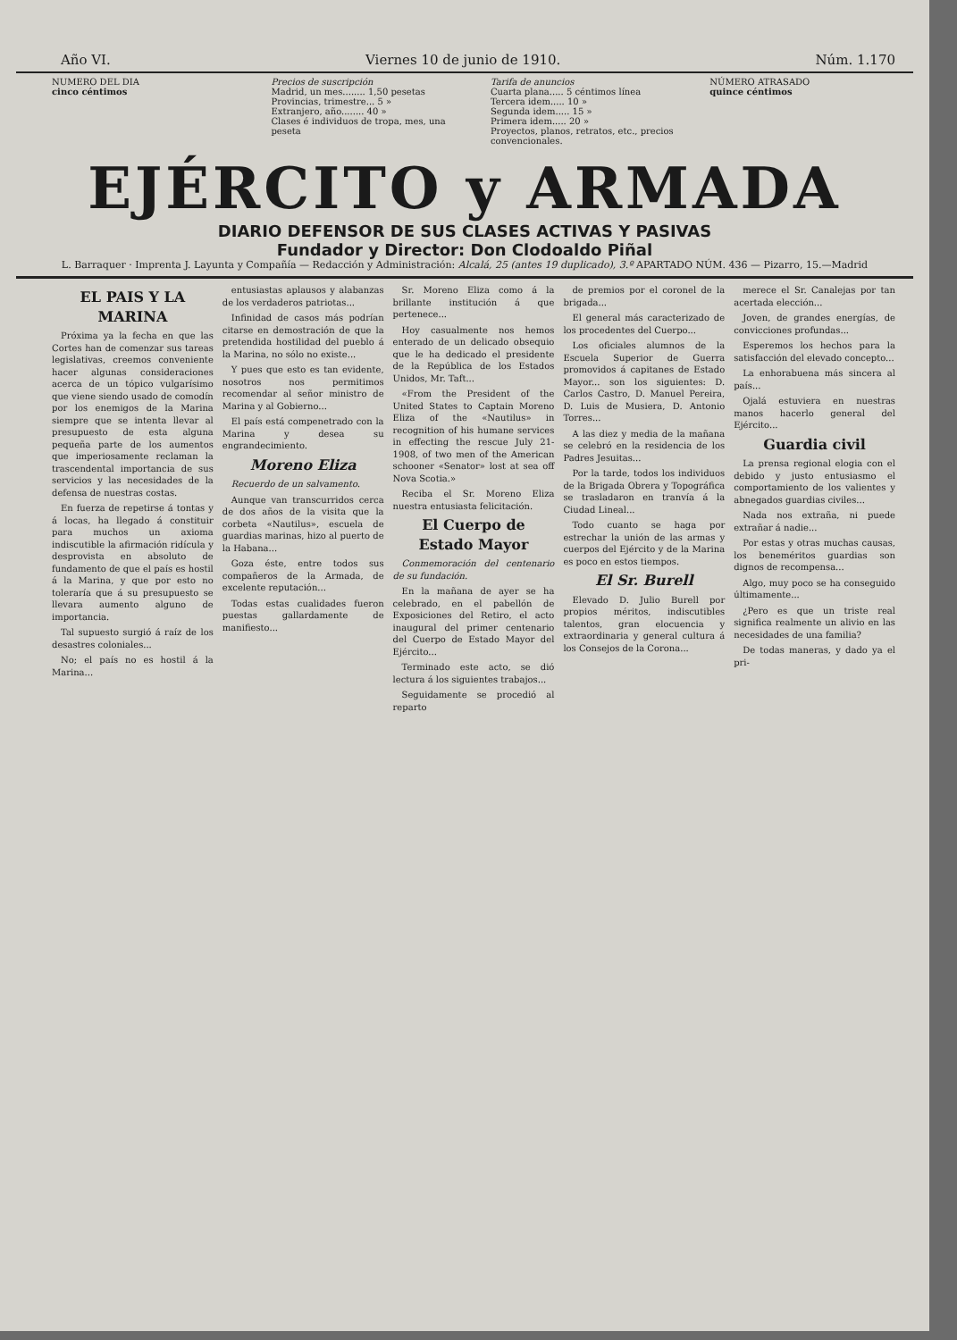Año VI. Viernes 10 de junio de 1910. Núm. 1.170
NUMERO DEL DIA
cinco céntimos
Precios de suscripción
Madrid, un mes........ 1,50 pesetas
Provincias, trimestre... 5 »
Extranjero, año........ 40 »
Clases é individuos de tropa, mes, una peseta
Tarifa de anuncios
Cuarta plana..... 5 céntimos línea
Tercera idem..... 10 »
Segunda idem..... 15 »
Primera idem..... 20 »
Proyectos, planos, retratos, etc., precios convencionales.
NÚMERO ATRASADO
quince céntimos
EJÉRCITO y ARMADA
DIARIO DEFENSOR DE SUS CLASES ACTIVAS Y PASIVAS
Fundador y Director: Don Clodoaldo Piñal
L. Barraquer · Imprenta J. Layunta y Compañía — Redacción y Administración: Alcalá, 25 (antes 19 duplicado), 3.º APARTADO NÚM. 436 — Pizarro, 15.—Madrid
EL PAIS Y LA MARINA
Próxima ya la fecha en que las Cortes han de comenzar sus tareas legislativas, creemos conveniente hacer algunas consideraciones acerca de un tópico vulgarísimo que viene siendo usado de comodín por los enemigos de la Marina siempre que se intenta llevar al presupuesto de esta alguna pequeña parte de los aumentos que imperiosamente reclaman la trascendental importancia de sus servicios y las necesidades de la defensa de nuestras costas.
En fuerza de repetirse á tontas y á locas, ha llegado á constituir para muchos un axioma indiscutible la afirmación ridícula y desprovista en absoluto de fundamento de que el país es hostil á la Marina, y que por esto no toleraría que á su presupuesto se llevara aumento alguno de importancia.
Tal supuesto surgió á raíz de los desastres coloniales...
No; el país no es hostil á la Marina...
entusiastas aplausos y alabanzas de los verdaderos patriotas...
Infinidad de casos más podrían citarse en demostración de que la pretendida hostilidad del pueblo á la Marina, no sólo no existe...
Y pues que esto es tan evidente, nosotros nos permitimos recomendar al señor ministro de Marina y al Gobierno...
El país está compenetrado con la Marina y desea su engrandecimiento.
Moreno Eliza
Recuerdo de un salvamento.
Aunque van transcurridos cerca de dos años de la visita que la corbeta «Nautilus», escuela de guardias marinas, hizo al puerto de la Habana...
Goza éste, entre todos sus compañeros de la Armada, de excelente reputación...
Todas estas cualidades fueron puestas gallardamente de manifiesto...
Sr. Moreno Eliza como á la brillante institución á que pertenece...
Hoy casualmente nos hemos enterado de un delicado obsequio que le ha dedicado el presidente de la República de los Estados Unidos, Mr. Taft...
«From the President of the United States to Captain Moreno Eliza of the «Nautilus» in recognition of his humane services in effecting the rescue July 21-1908, of two men of the American schooner «Senator» lost at sea off Nova Scotia.»
Reciba el Sr. Moreno Eliza nuestra entusiasta felicitación.
El Cuerpo de Estado Mayor
Conmemoración del centenario de su fundación.
En la mañana de ayer se ha celebrado, en el pabellón de Exposiciones del Retiro, el acto inaugural del primer centenario del Cuerpo de Estado Mayor del Ejército...
Terminado este acto, se dió lectura á los siguientes trabajos...
Seguidamente se procedió al reparto
de premios por el coronel de la brigada...
El general más caracterizado de los procedentes del Cuerpo...
Los oficiales alumnos de la Escuela Superior de Guerra promovidos á capitanes de Estado Mayor... son los siguientes: D. Carlos Castro, D. Manuel Pereira, D. Luis de Musiera, D. Antonio Torres...
A las diez y media de la mañana se celebró en la residencia de los Padres Jesuitas...
Por la tarde, todos los individuos de la Brigada Obrera y Topográfica se trasladaron en tranvía á la Ciudad Lineal...
Todo cuanto se haga por estrechar la unión de las armas y cuerpos del Ejército y de la Marina es poco en estos tiempos.
El Sr. Burell
Elevado D. Julio Burell por propios méritos, indiscutibles talentos, gran elocuencia y extraordinaria y general cultura á los Consejos de la Corona...
merece el Sr. Canalejas por tan acertada elección...
Joven, de grandes energías, de convicciones profundas...
Esperemos los hechos para la satisfacción del elevado concepto...
La enhorabuena más sincera al país...
Ojalá estuviera en nuestras manos hacerlo general del Ejército...
Guardia civil
La prensa regional elogia con el debido y justo entusiasmo el comportamiento de los valientes y abnegados guardias civiles...
Nada nos extraña, ni puede extrañar á nadie...
Por estas y otras muchas causas, los beneméritos guardias son dignos de recompensa...
Algo, muy poco se ha conseguido últimamente...
¿Pero es que un triste real significa realmente un alivio en las necesidades de una familia?
De todas maneras, y dado ya el pri-